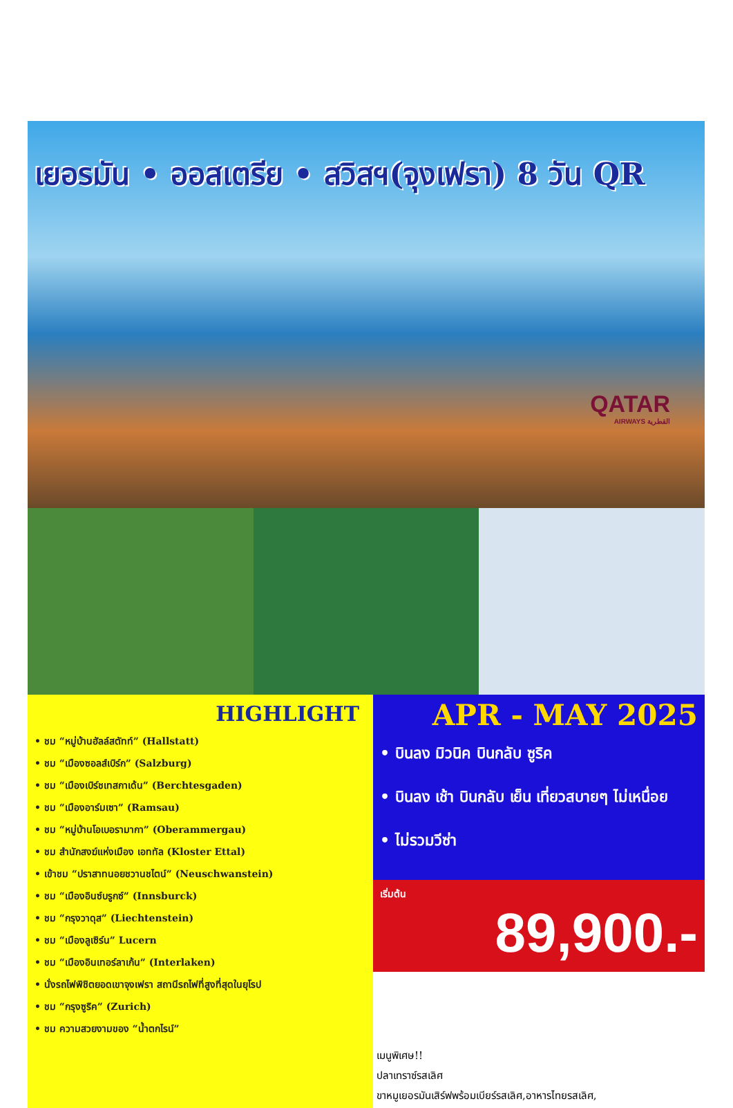เยอรมัน • ออสเตรีย • สวิสฯ(จุงเฟรา) 8 วัน QR
QATAR
AIRWAYS القطرية
HIGHLIGHT
• ชม “หมู่บ้านฮัลล์สตัทท์” (Hallstatt)
• ชม “เมืองซอลส์เบิร์ก” (Salzburg)
• ชม “เมืองเบิร์ชเทสกาเด้น” (Berchtesgaden)
• ชม “เมืองอาร์มเซา” (Ramsau)
• ชม “หมู่บ้านโอเบอรามากา” (Oberammergau)
• ชม สำนักสงฆ์แห่งเมือง เอททัล (Kloster Ettal)
• เข้าชม “ปราสาทนอยชวานชไตน์” (Neuschwanstein)
• ชม “เมืองอินซ์บรูกซ์” (Innsburck)
• ชม “กรุงวาดุส” (Liechtenstein)
• ชม “เมืองลูเซิร์น” Lucern
• ชม “เมืองอินเทอร์ลาเก้น” (Interlaken)
• นั่งรถไฟพิชิตยอดเขาจุงเฟรา สถานีรถไฟที่สูงที่สุดในยุโรป
• ชม “กรุงซูริค” (Zurich)
• ชม ความสวยงามของ “น้ำตกไรน์”
APR - MAY 2025
• บินลง มิวนิค บินกลับ ซูริค
• บินลง เช้า บินกลับ เย็น เที่ยวสบายๆ ไม่เหนื่อย
• ไม่รวมวีซ่า
เริ่มต้น
89,900.-
เมนูพิเศษ!!
ปลาเทราซ์รสเลิศ
ขาหมูเยอรมันเสิร์ฟพร้อมเบียร์รสเลิศ,อาหารไทยรสเลิศ,